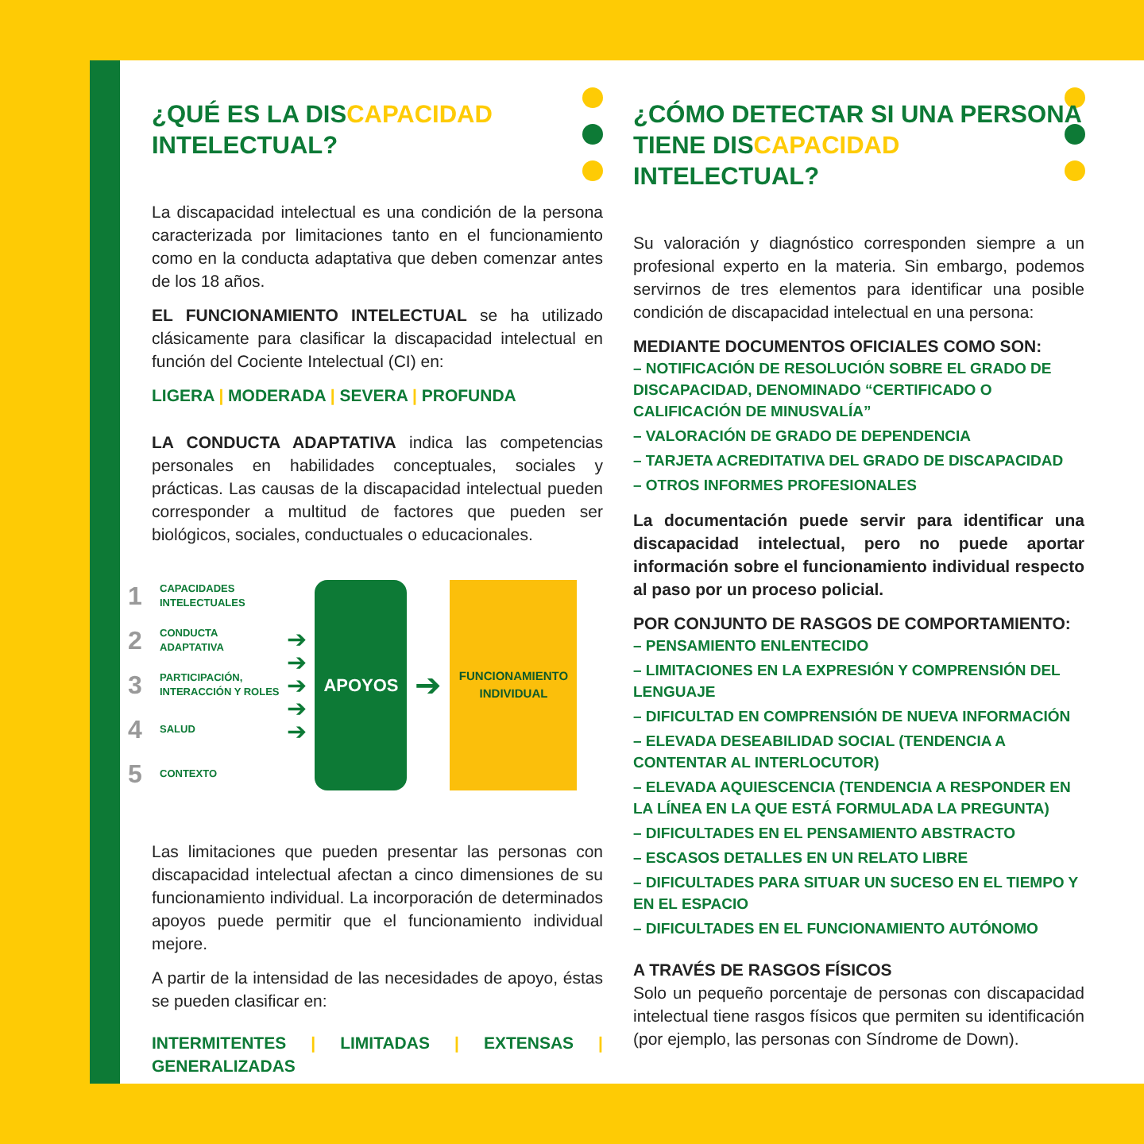¿QUÉ ES LA DISCAPACIDAD
INTELECTUAL?
La discapacidad intelectual es una condición de la persona caracterizada por limitaciones tanto en el funcionamiento como en la conducta adaptativa que deben comenzar antes de los 18 años.
EL FUNCIONAMIENTO INTELECTUAL se ha utilizado clásicamente para clasificar la discapacidad intelectual en función del Cociente Intelectual (CI) en:
LIGERA | MODERADA | SEVERA | PROFUNDA
LA CONDUCTA ADAPTATIVA indica las competencias personales en habilidades conceptuales, sociales y prácticas. Las causas de la discapacidad intelectual pueden corresponder a multitud de factores que pueden ser biológicos, sociales, conductuales o educacionales.
1 CAPACIDADES
INTELECTUALES
2 CONDUCTA
ADAPTATIVA
3 PARTICIPACIÓN,
INTERACCIÓN Y ROLES
4 SALUD
5 CONTEXTO
➔
➔
➔
➔
➔
APOYOS
➔
FUNCIONAMIENTO
INDIVIDUAL
Las limitaciones que pueden presentar las personas con discapacidad intelectual afectan a cinco dimensiones de su funcionamiento individual. La incorporación de determinados apoyos puede permitir que el funcionamiento individual mejore.
A partir de la intensidad de las necesidades de apoyo, éstas se pueden clasificar en:
INTERMITENTES | LIMITADAS | EXTENSAS | GENERALIZADAS
¿CÓMO DETECTAR SI UNA PERSONA TIENE DISCAPACIDAD INTELECTUAL?
Su valoración y diagnóstico corresponden siempre a un profesional experto en la materia. Sin embargo, podemos servirnos de tres elementos para identificar una posible condición de discapacidad intelectual en una persona:
MEDIANTE DOCUMENTOS OFICIALES COMO SON:
– NOTIFICACIÓN DE RESOLUCIÓN SOBRE EL GRADO DE DISCAPACIDAD, DENOMINADO “CERTIFICADO O CALIFICACIÓN DE MINUSVALÍA”
– VALORACIÓN DE GRADO DE DEPENDENCIA
– TARJETA ACREDITATIVA DEL GRADO DE DISCAPACIDAD
– OTROS INFORMES PROFESIONALES
La documentación puede servir para identificar una discapacidad intelectual, pero no puede aportar información sobre el funcionamiento individual respecto al paso por un proceso policial.
POR CONJUNTO DE RASGOS DE COMPORTAMIENTO:
– PENSAMIENTO ENLENTECIDO
– LIMITACIONES EN LA EXPRESIÓN Y COMPRENSIÓN DEL LENGUAJE
– DIFICULTAD EN COMPRENSIÓN DE NUEVA INFORMACIÓN
– ELEVADA DESEABILIDAD SOCIAL (TENDENCIA A CONTENTAR AL INTERLOCUTOR)
– ELEVADA AQUIESCENCIA (TENDENCIA A RESPONDER EN LA LÍNEA EN LA QUE ESTÁ FORMULADA LA PREGUNTA)
– DIFICULTADES EN EL PENSAMIENTO ABSTRACTO
– ESCASOS DETALLES EN UN RELATO LIBRE
– DIFICULTADES PARA SITUAR UN SUCESO EN EL TIEMPO Y EN EL ESPACIO
– DIFICULTADES EN EL FUNCIONAMIENTO AUTÓNOMO
A TRAVÉS DE RASGOS FÍSICOS
Solo un pequeño porcentaje de personas con discapacidad intelectual tiene rasgos físicos que permiten su identificación (por ejemplo, las personas con Síndrome de Down).